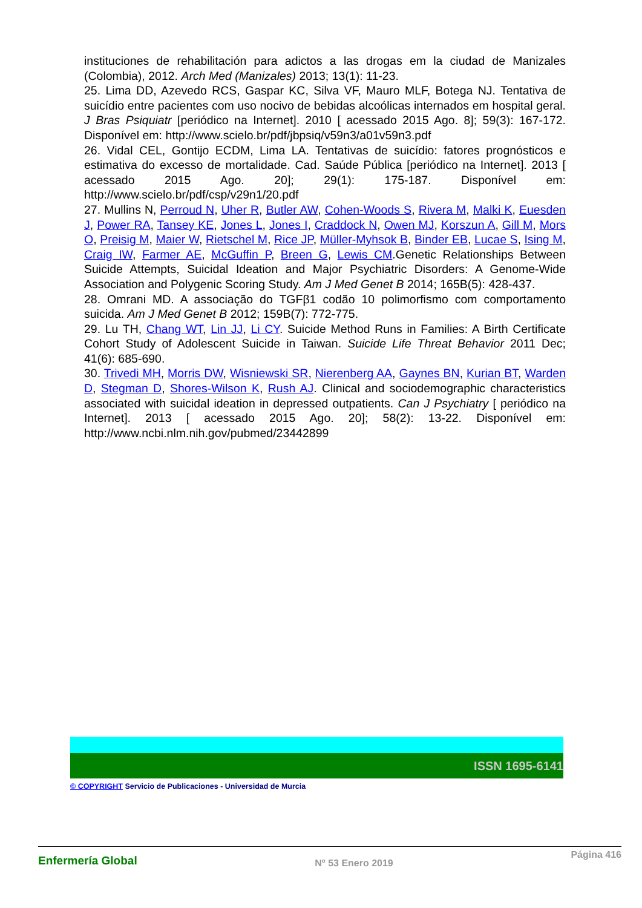instituciones de rehabilitación para adictos a las drogas em la ciudad de Manizales (Colombia), 2012. Arch Med (Manizales) 2013; 13(1): 11-23.
25. Lima DD, Azevedo RCS, Gaspar KC, Silva VF, Mauro MLF, Botega NJ. Tentativa de suicídio entre pacientes com uso nocivo de bebidas alcoólicas internados em hospital geral. J Bras Psiquiatr [periódico na Internet]. 2010 [ acessado 2015 Ago. 8]; 59(3): 167-172. Disponível em: http://www.scielo.br/pdf/jbpsiq/v59n3/a01v59n3.pdf
26. Vidal CEL, Gontijo ECDM, Lima LA. Tentativas de suicídio: fatores prognósticos e estimativa do excesso de mortalidade. Cad. Saúde Pública [periódico na Internet]. 2013 [ acessado 2015 Ago. 20]; 29(1): 175-187. Disponível em: http://www.scielo.br/pdf/csp/v29n1/20.pdf
27. Mullins N, Perroud N, Uher R, Butler AW, Cohen-Woods S, Rivera M, Malki K, Euesden J, Power RA, Tansey KE, Jones L, Jones I, Craddock N, Owen MJ, Korszun A, Gill M, Mors O, Preisig M, Maier W, Rietschel M, Rice JP, Müller-Myhsok B, Binder EB, Lucae S, Ising M, Craig IW, Farmer AE, McGuffin P, Breen G, Lewis CM.Genetic Relationships Between Suicide Attempts, Suicidal Ideation and Major Psychiatric Disorders: A Genome-Wide Association and Polygenic Scoring Study. Am J Med Genet B 2014; 165B(5): 428-437.
28. Omrani MD. A associação do TGFβ1 codão 10 polimorfismo com comportamento suicida. Am J Med Genet B 2012; 159B(7): 772-775.
29. Lu TH, Chang WT, Lin JJ, Li CY. Suicide Method Runs in Families: A Birth Certificate Cohort Study of Adolescent Suicide in Taiwan. Suicide Life Threat Behavior 2011 Dec; 41(6): 685-690.
30. Trivedi MH, Morris DW, Wisniewski SR, Nierenberg AA, Gaynes BN, Kurian BT, Warden D, Stegman D, Shores-Wilson K, Rush AJ. Clinical and sociodemographic characteristics associated with suicidal ideation in depressed outpatients. Can J Psychiatry [ periódico na Internet]. 2013 [ acessado 2015 Ago. 20]; 58(2): 13-22. Disponível em: http://www.ncbi.nlm.nih.gov/pubmed/23442899
ISSN 1695-6141
© COPYRIGHT Servicio de Publicaciones - Universidad de Murcia
Enfermería Global
Nº 53 Enero 2019
Página 416